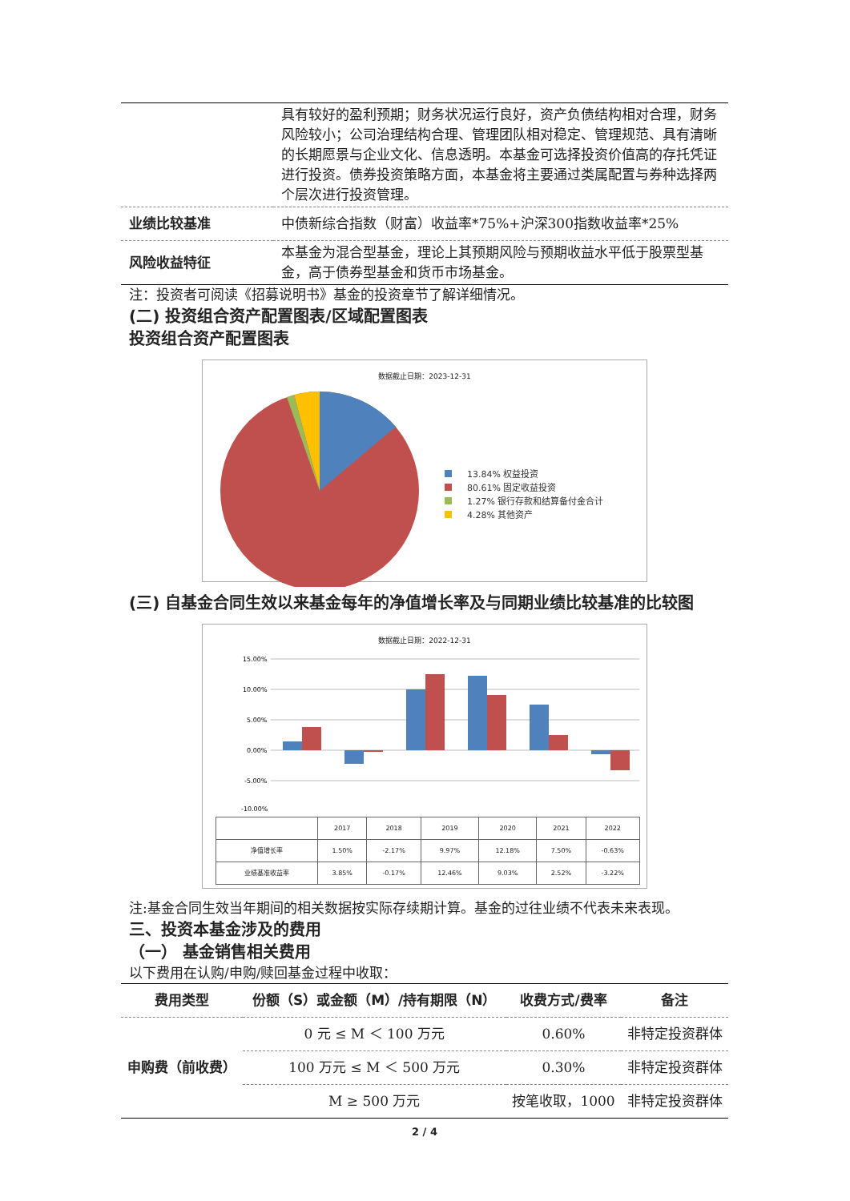| | 具有较好的盈利预期；财务状况运行良好，资产负债结构相对合理，财务风险较小；公司治理结构合理、管理团队相对稳定、管理规范、具有清晰的长期愿景与企业文化、信息透明。本基金可选择投资价值高的存托凭证进行投资。债券投资策略方面，本基金将主要通过类属配置与券种选择两个层次进行投资管理。 |
| 业绩比较基准 | 中债新综合指数（财富）收益率*75%+沪深300指数收益率*25% |
| 风险收益特征 | 本基金为混合型基金，理论上其预期风险与预期收益水平低于股票型基金，高于债券型基金和货币市场基金。 |
注：投资者可阅读《招募说明书》基金的投资章节了解详细情况。
(二) 投资组合资产配置图表/区域配置图表
投资组合资产配置图表
数据截止日期：2023-12-31
13.84% 权益投资
80.61% 固定收益投资
1.27% 银行存款和结算备付金合计
4.28% 其他资产
(三) 自基金合同生效以来基金每年的净值增长率及与同期业绩比较基准的比较图
数据截止日期：2022-12-31
15.00%
10.00%
5.00%
0.00%
-5.00%
-10.00%
| | 2017 | 2018 | 2019 | 2020 | 2021 | 2022 |
| 净值增长率 | 1.50% | -2.17% | 9.97% | 12.18% | 7.50% | -0.63% |
| 业绩基准收益率 | 3.85% | -0.17% | 12.46% | 9.03% | 2.52% | -3.22% |
注:基金合同生效当年期间的相关数据按实际存续期计算。基金的过往业绩不代表未来表现。
三、投资本基金涉及的费用
（一） 基金销售相关费用
以下费用在认购/申购/赎回基金过程中收取：
| 费用类型 | 份额（S）或金额（M）/持有期限（N） | 收费方式/费率 | 备注 |
| --- | --- | --- | --- |
| 申购费（前收费） | 0 元 ≤ M ＜ 100 万元 | 0.60% | 非特定投资群体 |
| | 100 万元 ≤ M ＜ 500 万元 | 0.30% | 非特定投资群体 |
| | M ≥ 500 万元 | 按笔收取，1000 | 非特定投资群体 |
2 / 4